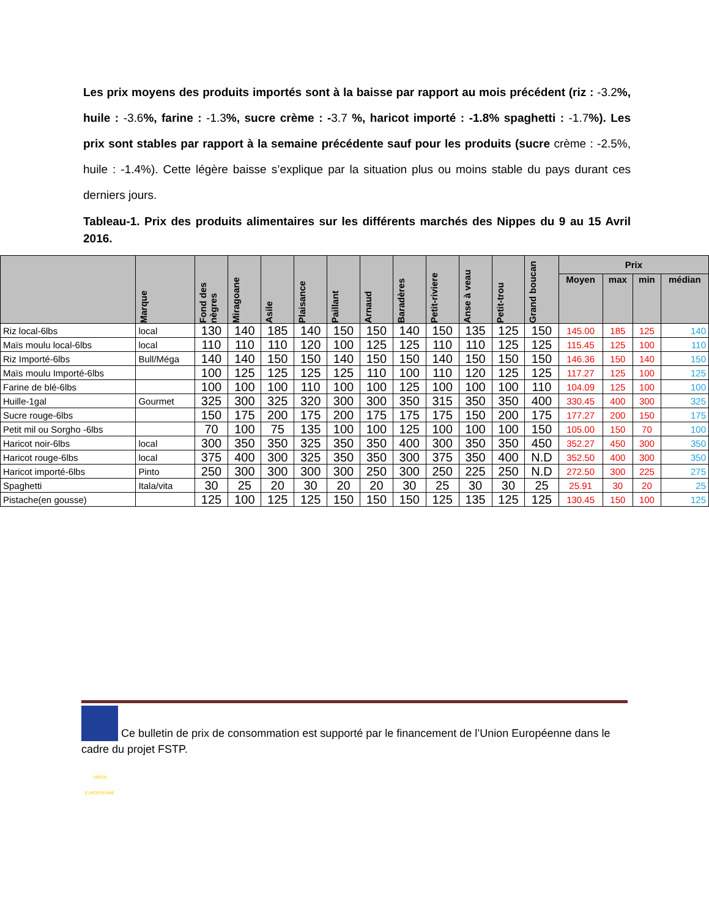Les prix moyens des produits importés sont à la baisse par rapport au mois précédent (riz : -3.2%, huile : -3.6%, farine : -1.3%, sucre crème : -3.7 %, haricot importé : -1.8% spaghetti : -1.7%). Les prix sont stables par rapport à la semaine précédente sauf pour les produits (sucre crème : -2.5%, huile : -1.4%). Cette légère baisse s’explique par la situation plus ou moins stable du pays durant ces derniers jours.
Tableau-1. Prix des produits alimentaires sur les différents marchés des Nippes du 9 au 15 Avril 2016.
| | Marque | Fond des nègres | Miragoane | Asile | Plaisance | Paillant | Arnaud | Baradères | Petit-riviere | Anse à veau | Petit-trou | Grand boucan | Prix | | | |
| --- | --- | --- | --- | --- | --- | --- | --- | --- | --- | --- | --- | --- | --- | --- | --- | --- |
| | | | | | | | | | | | | | Moyen | max | min | médian |
| Riz local-6lbs | local | 130 | 140 | 185 | 140 | 150 | 150 | 140 | 150 | 135 | 125 | 150 | 145.00 | 185 | 125 | 140 |
| Maïs moulu local-6lbs | local | 110 | 110 | 110 | 120 | 100 | 125 | 125 | 110 | 110 | 125 | 125 | 115.45 | 125 | 100 | 110 |
| Riz Importé-6lbs | Bull/Méga | 140 | 140 | 150 | 150 | 140 | 150 | 150 | 140 | 150 | 150 | 150 | 146.36 | 150 | 140 | 150 |
| Maïs moulu Importé-6lbs | | 100 | 125 | 125 | 125 | 125 | 110 | 100 | 110 | 120 | 125 | 125 | 117.27 | 125 | 100 | 125 |
| Farine de blé-6lbs | | 100 | 100 | 100 | 110 | 100 | 100 | 125 | 100 | 100 | 100 | 110 | 104.09 | 125 | 100 | 100 |
| Huille-1gal | Gourmet | 325 | 300 | 325 | 320 | 300 | 300 | 350 | 315 | 350 | 350 | 400 | 330.45 | 400 | 300 | 325 |
| Sucre rouge-6lbs | | 150 | 175 | 200 | 175 | 200 | 175 | 175 | 175 | 150 | 200 | 175 | 177.27 | 200 | 150 | 175 |
| Petit mil ou Sorgho -6lbs | | 70 | 100 | 75 | 135 | 100 | 100 | 125 | 100 | 100 | 100 | 150 | 105.00 | 150 | 70 | 100 |
| Haricot noir-6lbs | local | 300 | 350 | 350 | 325 | 350 | 350 | 400 | 300 | 350 | 350 | 450 | 352.27 | 450 | 300 | 350 |
| Haricot rouge-6lbs | local | 375 | 400 | 300 | 325 | 350 | 350 | 300 | 375 | 350 | 400 | N.D | 352.50 | 400 | 300 | 350 |
| Haricot importé-6lbs | Pinto | 250 | 300 | 300 | 300 | 300 | 250 | 300 | 250 | 225 | 250 | N.D | 272.50 | 300 | 225 | 275 |
| Spaghetti | Itala/vita | 30 | 25 | 20 | 30 | 20 | 20 | 30 | 25 | 30 | 30 | 25 | 25.91 | 30 | 20 | 25 |
| Pistache(en gousse) | | 125 | 100 | 125 | 125 | 150 | 150 | 150 | 125 | 135 | 125 | 125 | 130.45 | 150 | 100 | 125 |
UNION EUROPEENNE Ce bulletin de prix de consommation est supporté par le financement de l’Union Européenne dans le cadre du projet FSTP.